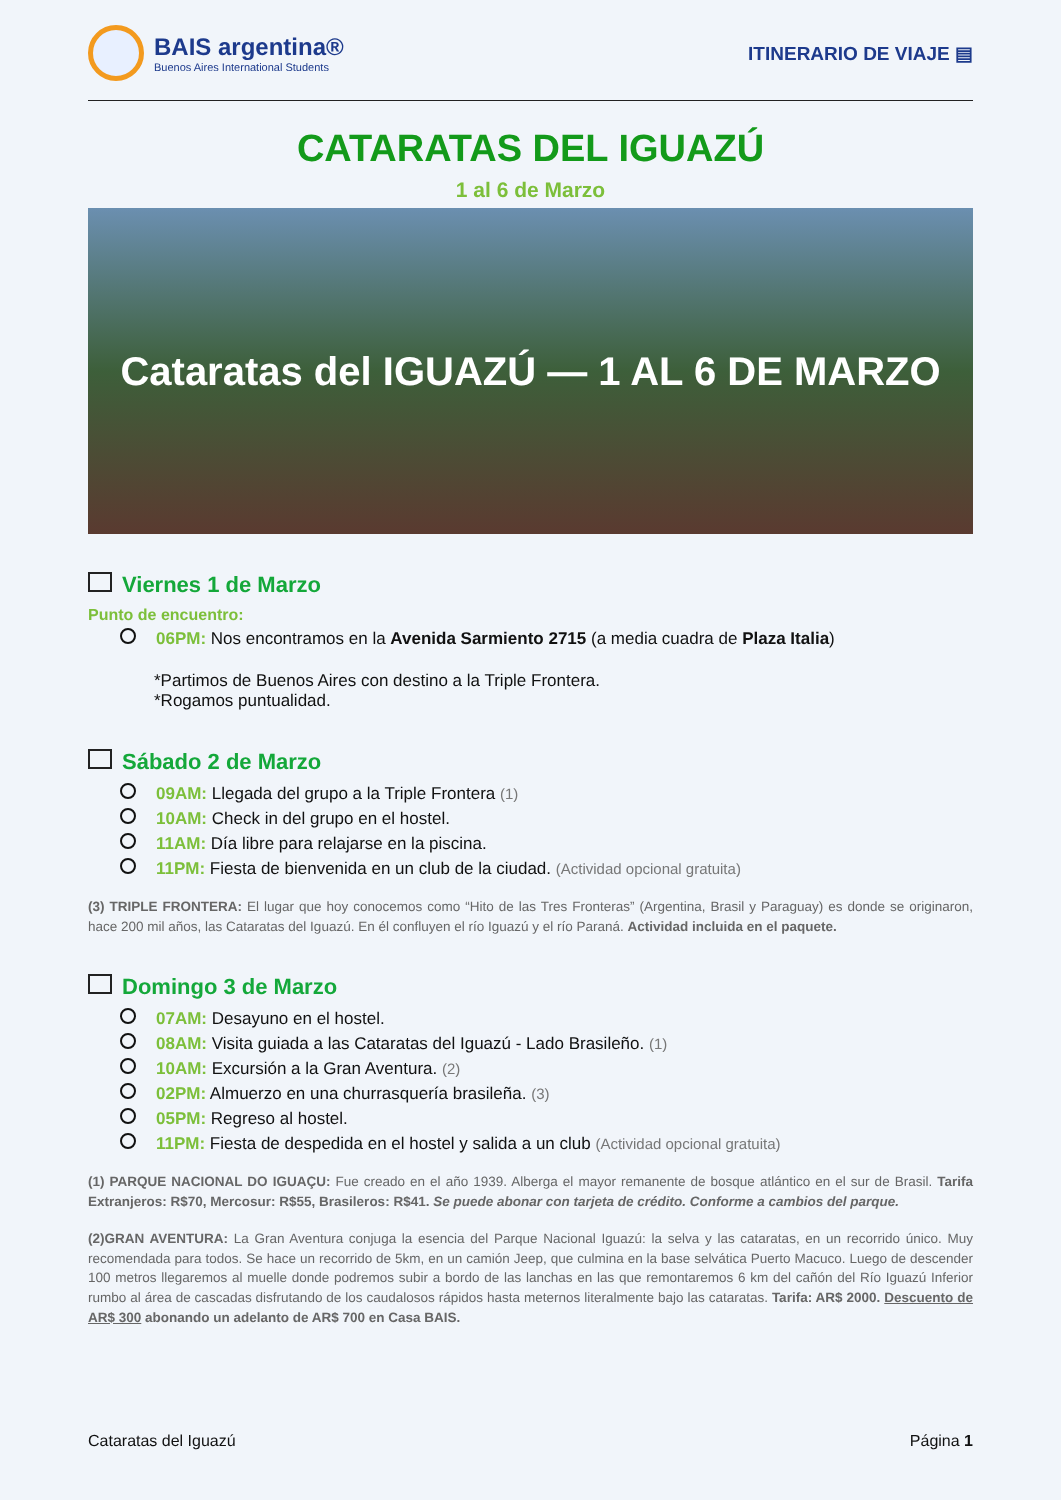BAIS argentina®
Buenos Aires International Students
ITINERARIO DE VIAJE ▤
CATARATAS DEL IGUAZÚ
1 al 6 de Marzo
Cataratas del IGUAZÚ — 1 AL 6 DE MARZO
Viernes 1 de Marzo
Punto de encuentro:
06PM: Nos encontramos en la Avenida Sarmiento 2715 (a media cuadra de Plaza Italia)
*Partimos de Buenos Aires con destino a la Triple Frontera.
*Rogamos puntualidad.
Sábado 2 de Marzo
09AM: Llegada del grupo a la Triple Frontera (1)
10AM: Check in del grupo en el hostel.
11AM: Día libre para relajarse en la piscina.
11PM: Fiesta de bienvenida en un club de la ciudad. (Actividad opcional gratuita)
(3) TRIPLE FRONTERA: El lugar que hoy conocemos como “Hito de las Tres Fronteras” (Argentina, Brasil y Paraguay) es donde se originaron, hace 200 mil años, las Cataratas del Iguazú. En él confluyen el río Iguazú y el río Paraná. Actividad incluida en el paquete.
Domingo 3 de Marzo
07AM: Desayuno en el hostel.
08AM: Visita guiada a las Cataratas del Iguazú - Lado Brasileño. (1)
10AM: Excursión a la Gran Aventura. (2)
02PM: Almuerzo en una churrasquería brasileña. (3)
05PM: Regreso al hostel.
11PM: Fiesta de despedida en el hostel y salida a un club (Actividad opcional gratuita)
(1) PARQUE NACIONAL DO IGUAÇU: Fue creado en el año 1939. Alberga el mayor remanente de bosque atlántico en el sur de Brasil. Tarifa Extranjeros: R$70, Mercosur: R$55, Brasileros: R$41. Se puede abonar con tarjeta de crédito. Conforme a cambios del parque.
(2)GRAN AVENTURA: La Gran Aventura conjuga la esencia del Parque Nacional Iguazú: la selva y las cataratas, en un recorrido único. Muy recomendada para todos. Se hace un recorrido de 5km, en un camión Jeep, que culmina en la base selvática Puerto Macuco. Luego de descender 100 metros llegaremos al muelle donde podremos subir a bordo de las lanchas en las que remontaremos 6 km del cañón del Río Iguazú Inferior rumbo al área de cascadas disfrutando de los caudalosos rápidos hasta meternos literalmente bajo las cataratas. Tarifa: AR$ 2000. Descuento de AR$ 300 abonando un adelanto de AR$ 700 en Casa BAIS.
Cataratas del Iguazú Página 1